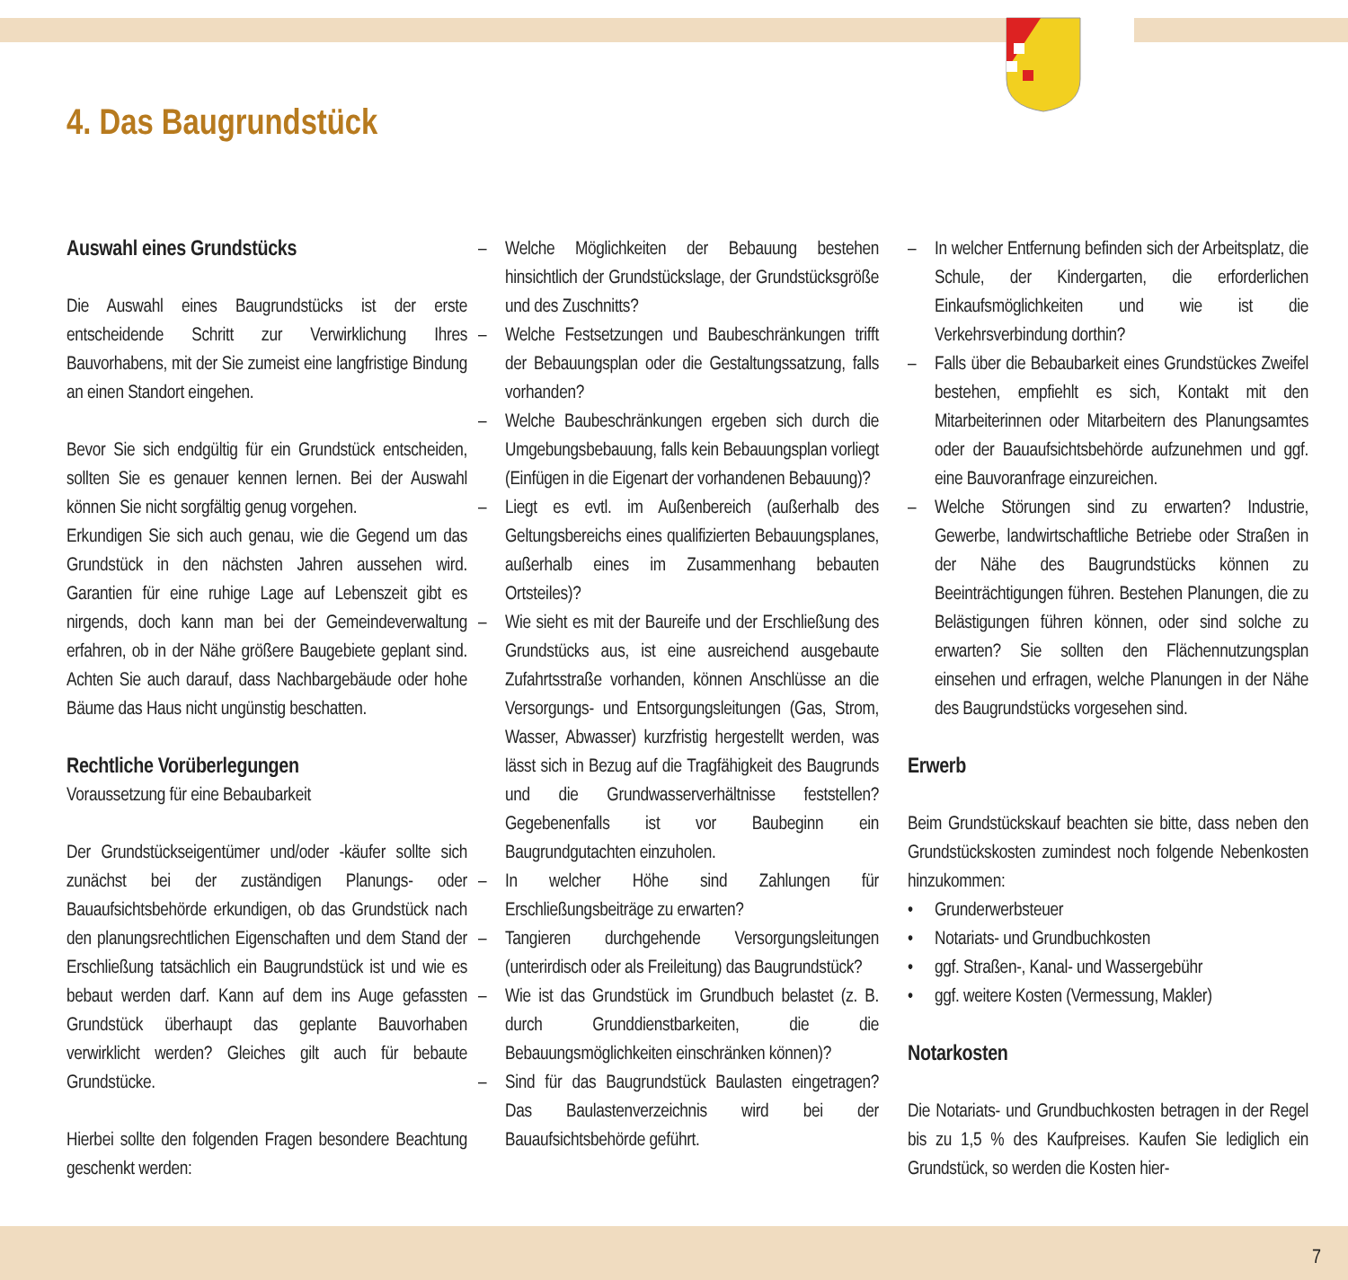4. Das Baugrundstück
Auswahl eines Grundstücks
Die Auswahl eines Baugrundstücks ist der erste entscheidende Schritt zur Verwirklichung Ihres Bauvorhabens, mit der Sie zumeist eine langfristige Bindung an einen Standort eingehen.
Bevor Sie sich endgültig für ein Grundstück entscheiden, sollten Sie es genauer kennen lernen. Bei der Auswahl können Sie nicht sorgfältig genug vorgehen.
Erkundigen Sie sich auch genau, wie die Gegend um das Grundstück in den nächsten Jahren aussehen wird. Garantien für eine ruhige Lage auf Lebenszeit gibt es nirgends, doch kann man bei der Gemeindeverwaltung erfahren, ob in der Nähe größere Baugebiete geplant sind. Achten Sie auch darauf, dass Nachbargebäude oder hohe Bäume das Haus nicht ungünstig beschatten.
Rechtliche Vorüberlegungen
Voraussetzung für eine Bebaubarkeit
Der Grundstückseigentümer und/oder -käufer sollte sich zunächst bei der zuständigen Planungs- oder Bauaufsichtsbehörde erkundigen, ob das Grundstück nach den planungsrechtlichen Eigenschaften und dem Stand der Erschließung tatsächlich ein Baugrundstück ist und wie es bebaut werden darf. Kann auf dem ins Auge gefassten Grundstück überhaupt das geplante Bauvorhaben verwirklicht werden? Gleiches gilt auch für bebaute Grundstücke.
Hierbei sollte den folgenden Fragen besondere Beachtung geschenkt werden:
– Welche Möglichkeiten der Bebauung bestehen hinsichtlich der Grundstückslage, der Grundstücksgröße und des Zuschnitts?
– Welche Festsetzungen und Baubeschränkungen trifft der Bebauungsplan oder die Gestaltungssatzung, falls vorhanden?
– Welche Baubeschränkungen ergeben sich durch die Umgebungsbebauung, falls kein Bebauungsplan vorliegt (Einfügen in die Eigenart der vorhandenen Bebauung)?
– Liegt es evtl. im Außenbereich (außerhalb des Geltungsbereichs eines qualifizierten Bebauungsplanes, außerhalb eines im Zusammenhang bebauten Ortsteiles)?
– Wie sieht es mit der Baureife und der Erschließung des Grundstücks aus, ist eine ausreichend ausgebaute Zufahrtsstraße vorhanden, können Anschlüsse an die Versorgungs- und Entsorgungsleitungen (Gas, Strom, Wasser, Abwasser) kurzfristig hergestellt werden, was lässt sich in Bezug auf die Tragfähigkeit des Baugrunds und die Grundwasserverhältnisse feststellen? Gegebenenfalls ist vor Baubeginn ein Baugrundgutachten einzuholen.
– In welcher Höhe sind Zahlungen für Erschließungsbeiträge zu erwarten?
– Tangieren durchgehende Versorgungsleitungen (unterirdisch oder als Freileitung) das Baugrundstück?
– Wie ist das Grundstück im Grundbuch belastet (z. B. durch Grunddienstbarkeiten, die die Bebauungsmöglichkeiten einschränken können)?
– Sind für das Baugrundstück Baulasten eingetragen? Das Baulastenverzeichnis wird bei der Bauaufsichtsbehörde geführt.
– In welcher Entfernung befinden sich der Arbeitsplatz, die Schule, der Kindergarten, die erforderlichen Einkaufsmöglichkeiten und wie ist die Verkehrsverbindung dorthin?
– Falls über die Bebaubarkeit eines Grundstückes Zweifel bestehen, empfiehlt es sich, Kontakt mit den Mitarbeiterinnen oder Mitarbeitern des Planungsamtes oder der Bauaufsichtsbehörde aufzunehmen und ggf. eine Bauvoranfrage einzureichen.
– Welche Störungen sind zu erwarten? Industrie, Gewerbe, landwirtschaftliche Betriebe oder Straßen in der Nähe des Baugrundstücks können zu Beeinträchtigungen führen. Bestehen Planungen, die zu Belästigungen führen können, oder sind solche zu erwarten? Sie sollten den Flächennutzungsplan einsehen und erfragen, welche Planungen in der Nähe des Baugrundstücks vorgesehen sind.
Erwerb
Beim Grundstückskauf beachten sie bitte, dass neben den Grundstückskosten zumindest noch folgende Nebenkosten hinzukommen:
• Grunderwerbsteuer
• Notariats- und Grundbuchkosten
• ggf. Straßen-, Kanal- und Wassergebühr
• ggf. weitere Kosten (Vermessung, Makler)
Notarkosten
Die Notariats- und Grundbuchkosten betragen in der Regel bis zu 1,5 % des Kaufpreises. Kaufen Sie lediglich ein Grundstück, so werden die Kosten hier-
7